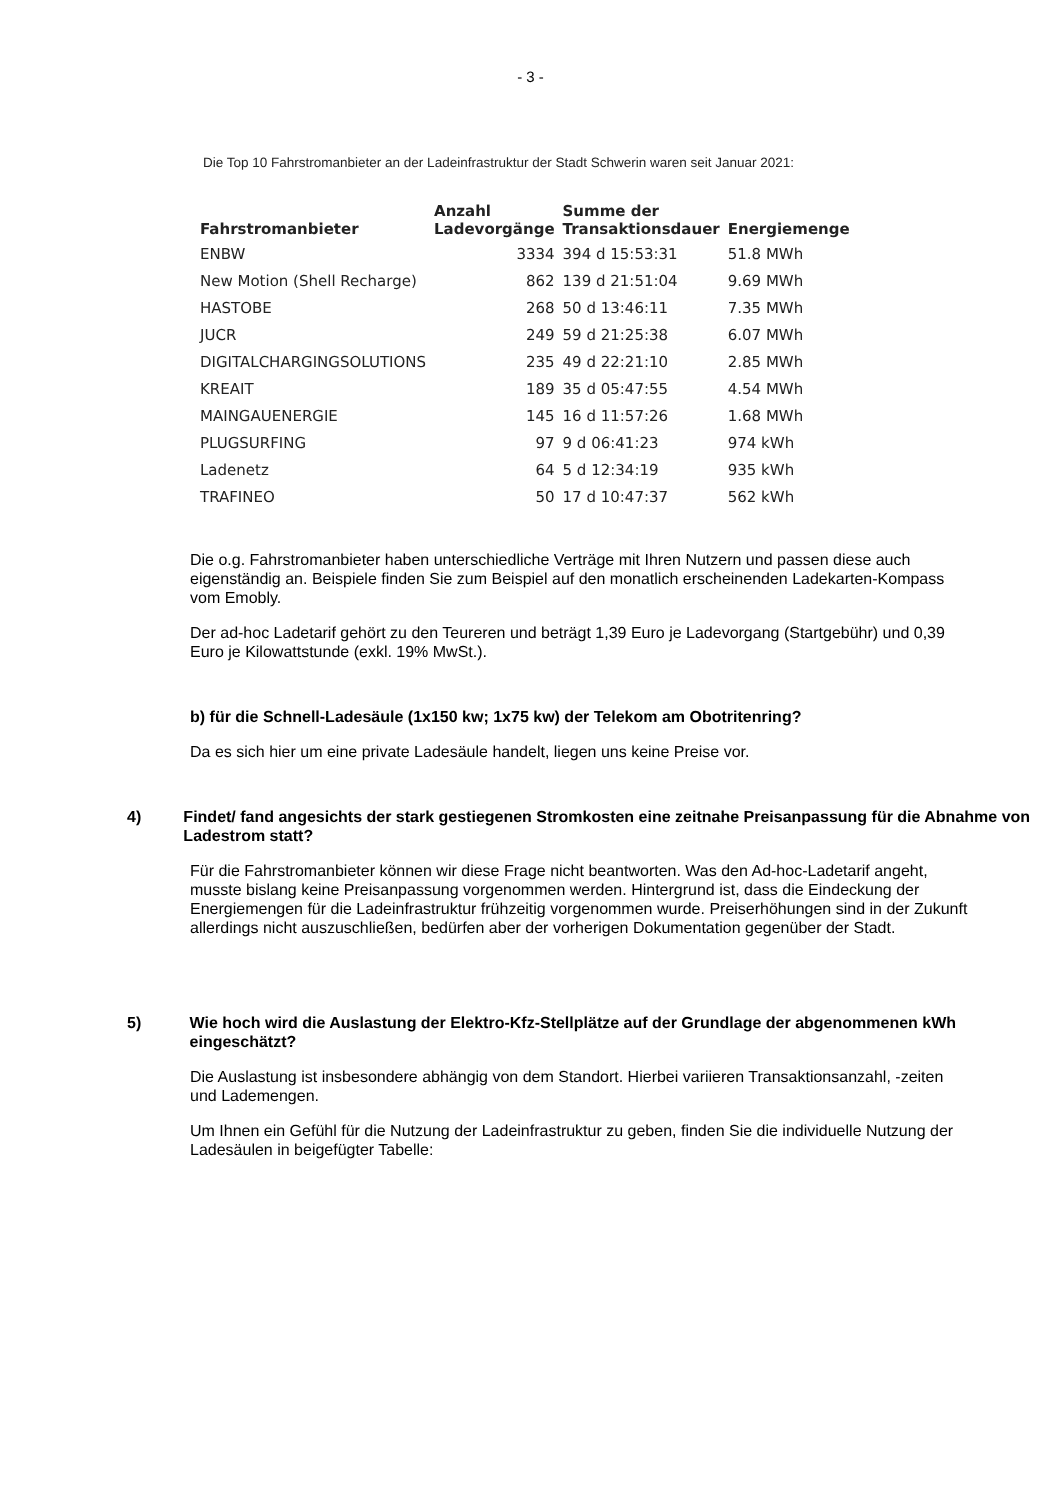- 3 -
Die Top 10 Fahrstromanbieter an der Ladeinfrastruktur der Stadt Schwerin waren seit Januar 2021:
| Fahrstromanbieter | Anzahl Ladevorgänge | Summe der Transaktionsdauer | Energiemenge |
| --- | --- | --- | --- |
| ENBW | 3334 | 394 d 15:53:31 | 51.8 MWh |
| New Motion (Shell Recharge) | 862 | 139 d 21:51:04 | 9.69 MWh |
| HASTOBE | 268 | 50 d 13:46:11 | 7.35 MWh |
| JUCR | 249 | 59 d 21:25:38 | 6.07 MWh |
| DIGITALCHARGINGSOLUTIONS | 235 | 49 d 22:21:10 | 2.85 MWh |
| KREAIT | 189 | 35 d 05:47:55 | 4.54 MWh |
| MAINGAUENERGIE | 145 | 16 d 11:57:26 | 1.68 MWh |
| PLUGSURFING | 97 | 9 d 06:41:23 | 974 kWh |
| Ladenetz | 64 | 5 d 12:34:19 | 935 kWh |
| TRAFINEO | 50 | 17 d 10:47:37 | 562 kWh |
Die o.g. Fahrstromanbieter haben unterschiedliche Verträge mit Ihren Nutzern und passen diese auch eigenständig an. Beispiele finden Sie zum Beispiel auf den monatlich erscheinenden Ladekarten-Kompass vom Emobly.
Der ad-hoc Ladetarif gehört zu den Teureren und beträgt 1,39 Euro je Ladevorgang (Startgebühr) und 0,39 Euro je Kilowattstunde (exkl. 19% MwSt.).
b) für die Schnell-Ladesäule (1x150 kw; 1x75 kw) der Telekom am Obotritenring?
Da es sich hier um eine private Ladesäule handelt, liegen uns keine Preise vor.
4) Findet/ fand angesichts der stark gestiegenen Stromkosten eine zeitnahe Preisanpassung für die Abnahme von Ladestrom statt?
Für die Fahrstromanbieter können wir diese Frage nicht beantworten. Was den Ad-hoc-Ladetarif angeht, musste bislang keine Preisanpassung vorgenommen werden. Hintergrund ist, dass die Eindeckung der Energiemengen für die Ladeinfrastruktur frühzeitig vorgenommen wurde. Preiserhöhungen sind in der Zukunft allerdings nicht auszuschließen, bedürfen aber der vorherigen Dokumentation gegenüber der Stadt.
5) Wie hoch wird die Auslastung der Elektro-Kfz-Stellplätze auf der Grundlage der abgenommenen kWh eingeschätzt?
Die Auslastung ist insbesondere abhängig von dem Standort. Hierbei variieren Transaktionsanzahl, -zeiten und Lademengen.
Um Ihnen ein Gefühl für die Nutzung der Ladeinfrastruktur zu geben, finden Sie die individuelle Nutzung der Ladesäulen in beigefügter Tabelle: